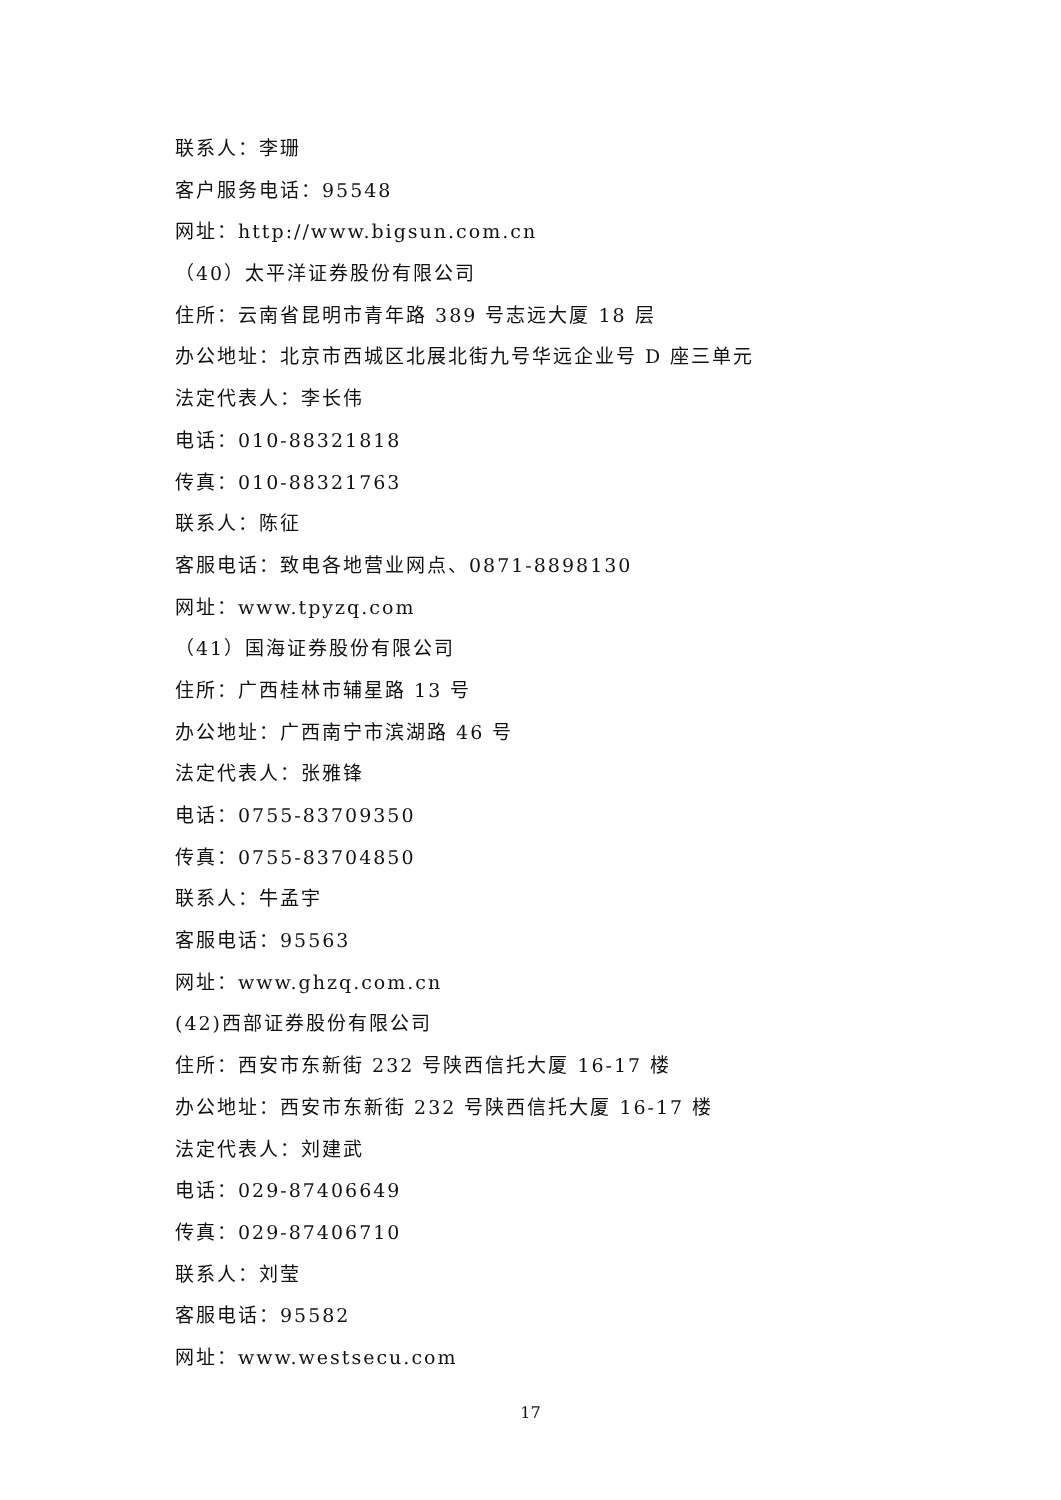联系人：李珊
客户服务电话：95548
网址：http://www.bigsun.com.cn
（40）太平洋证券股份有限公司
住所：云南省昆明市青年路 389 号志远大厦 18 层
办公地址：北京市西城区北展北街九号华远企业号 D 座三单元
法定代表人：李长伟
电话：010-88321818
传真：010-88321763
联系人：陈征
客服电话：致电各地营业网点、0871-8898130
网址：www.tpyzq.com
（41）国海证券股份有限公司
住所：广西桂林市辅星路 13 号
办公地址：广西南宁市滨湖路 46 号
法定代表人：张雅锋
电话：0755-83709350
传真：0755-83704850
联系人：牛孟宇
客服电话：95563
网址：www.ghzq.com.cn
(42)西部证券股份有限公司
住所：西安市东新街 232 号陕西信托大厦 16-17 楼
办公地址：西安市东新街 232 号陕西信托大厦 16-17 楼
法定代表人：刘建武
电话：029-87406649
传真：029-87406710
联系人：刘莹
客服电话：95582
网址：www.westsecu.com
17